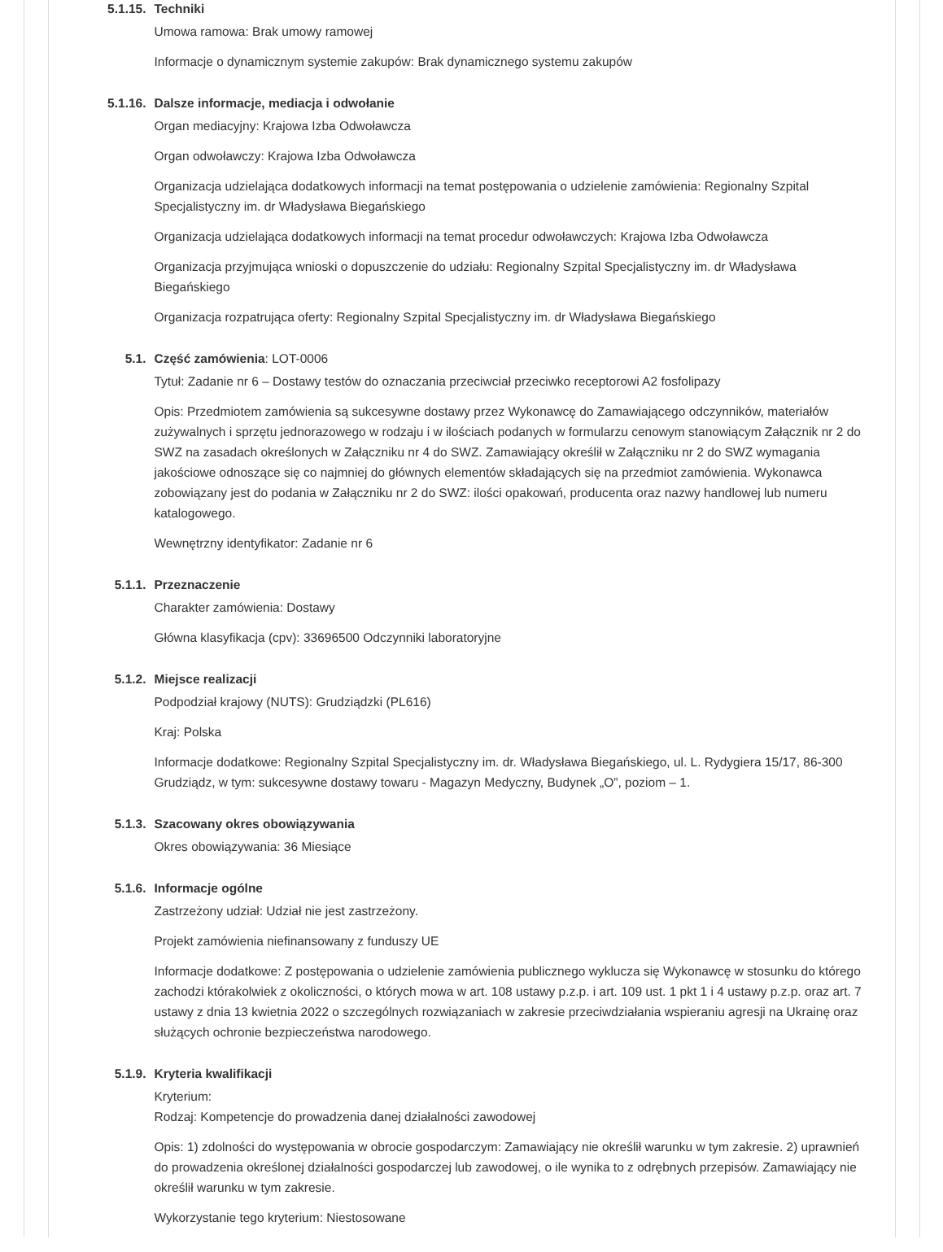5.1.15. Techniki
Umowa ramowa: Brak umowy ramowej
Informacje o dynamicznym systemie zakupów: Brak dynamicznego systemu zakupów
5.1.16. Dalsze informacje, mediacja i odwołanie
Organ mediacyjny: Krajowa Izba Odwoławcza
Organ odwoławczy: Krajowa Izba Odwoławcza
Organizacja udzielająca dodatkowych informacji na temat postępowania o udzielenie zamówienia: Regionalny Szpital Specjalistyczny im. dr Władysława Biegańskiego
Organizacja udzielająca dodatkowych informacji na temat procedur odwoławczych: Krajowa Izba Odwoławcza
Organizacja przyjmująca wnioski o dopuszczenie do udziału: Regionalny Szpital Specjalistyczny im. dr Władysława Biegańskiego
Organizacja rozpatrująca oferty: Regionalny Szpital Specjalistyczny im. dr Władysława Biegańskiego
5.1. Część zamówienia: LOT-0006
Tytuł: Zadanie nr 6 – Dostawy testów do oznaczania przeciwciał przeciwko receptorowi A2 fosfolipazy
Opis: Przedmiotem zamówienia są sukcesywne dostawy przez Wykonawcę do Zamawiającego odczynników, materiałów zużywalnych i sprzętu jednorazowego w rodzaju i w ilościach podanych w formularzu cenowym stanowiącym Załącznik nr 2 do SWZ na zasadach określonych w Załączniku nr 4 do SWZ. Zamawiający określił w Załączniku nr 2 do SWZ wymagania jakościowe odnoszące się co najmniej do głównych elementów składających się na przedmiot zamówienia. Wykonawca zobowiązany jest do podania w Załączniku nr 2 do SWZ: ilości opakowań, producenta oraz nazwy handlowej lub numeru katalogowego.
Wewnętrzny identyfikator: Zadanie nr 6
5.1.1. Przeznaczenie
Charakter zamówienia: Dostawy
Główna klasyfikacja (cpv): 33696500 Odczynniki laboratoryjne
5.1.2. Miejsce realizacji
Podpodział krajowy (NUTS): Grudziądzki (PL616)
Kraj: Polska
Informacje dodatkowe: Regionalny Szpital Specjalistyczny im. dr. Władysława Biegańskiego, ul. L. Rydygiera 15/17, 86-300 Grudziądz, w tym: sukcesywne dostawy towaru - Magazyn Medyczny, Budynek „O”, poziom – 1.
5.1.3. Szacowany okres obowiązywania
Okres obowiązywania: 36 Miesiące
5.1.6. Informacje ogólne
Zastrzeżony udział: Udział nie jest zastrzeżony.
Projekt zamówienia niefinansowany z funduszy UE
Informacje dodatkowe: Z postępowania o udzielenie zamówienia publicznego wyklucza się Wykonawcę w stosunku do którego zachodzi którakolwiek z okoliczności, o których mowa w art. 108 ustawy p.z.p. i art. 109 ust. 1 pkt 1 i 4 ustawy p.z.p. oraz art. 7 ustawy z dnia 13 kwietnia 2022 o szczególnych rozwiązaniach w zakresie przeciwdziałania wspieraniu agresji na Ukrainę oraz służących ochronie bezpieczeństwa narodowego.
5.1.9. Kryteria kwalifikacji
Kryterium:
Rodzaj: Kompetencje do prowadzenia danej działalności zawodowej
Opis: 1) zdolności do występowania w obrocie gospodarczym: Zamawiający nie określił warunku w tym zakresie. 2) uprawnień do prowadzenia określonej działalności gospodarczej lub zawodowej, o ile wynika to z odrębnych przepisów. Zamawiający nie określił warunku w tym zakresie.
Wykorzystanie tego kryterium: Niestosowane